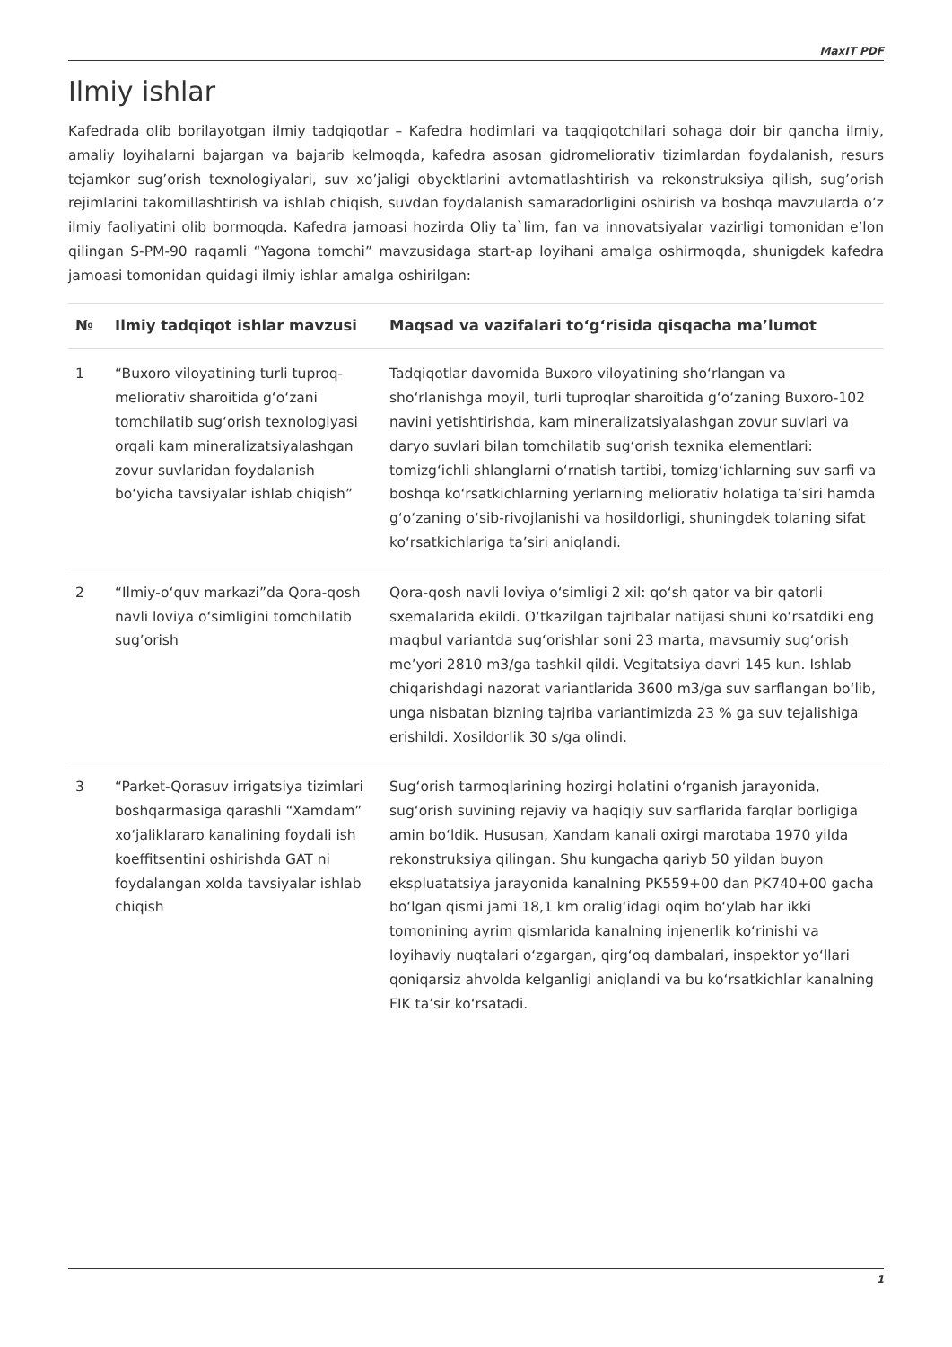MaxIT PDF
Ilmiy ishlar
Kafedrada olib borilayotgan ilmiy tadqiqotlar – Kafedra hodimlari va taqqiqotchilari sohaga doir bir qancha ilmiy, amaliy loyihalarni bajargan va bajarib kelmoqda, kafedra asosan gidromeliorativ tizimlardan foydalanish, resurs tejamkor sug’orish texnologiyalari, suv xo’jaligi obyektlarini avtomatlashtirish va rekonstruksiya qilish, sug’orish rejimlarini takomillashtirish va ishlab chiqish, suvdan foydalanish samaradorligini oshirish va boshqa mavzularda o’z ilmiy faoliyatini olib bormoqda. Kafedra jamoasi hozirda Oliy ta`lim, fan va innovatsiyalar vazirligi tomonidan e’lon qilingan S-PM-90 raqamli “Yagona tomchi” mavzusidaga start-ap loyihani amalga oshirmoqda, shunigdek kafedra jamoasi tomonidan quidagi ilmiy ishlar amalga oshirilgan:
| № | Ilmiy tadqiqot ishlar mavzusi | Maqsad va vazifalari to‘g‘risida qisqacha ma’lumot |
| --- | --- | --- |
| 1 | “Buxoro viloyatining turli tuproq-meliorativ sharoitida g‘o‘zani tomchilatib sug‘orish texnologiyasi orqali kam mineralizatsiyalashgan zovur suvlaridan foydalanish bo‘yicha tavsiyalar ishlab chiqish” | Tadqiqotlar davomida Buxoro viloyatining sho‘rlangan va sho‘rlanishga moyil, turli tuproqlar sharoitida g‘o‘zaning Buxoro-102 navini yetishtirishda, kam mineralizatsiyalashgan zovur suvlari va daryo suvlari bilan tomchilatib sug‘orish texnika elementlari: tomizg‘ichli shlanglarni o‘rnatish tartibi, tomizg‘ichlarning suv sarfi va boshqa ko‘rsatkichlarning yerlarning meliorativ holatiga ta’siri hamda g‘o‘zaning o‘sib-rivojlanishi va hosildorligi, shuningdek tolaning sifat ko‘rsatkichlariga ta’siri aniqlandi. |
| 2 | “Ilmiy-o‘quv markazi”da Qora-qosh navli loviya o‘simligini tomchilatib sug’orish | Qora-qosh navli loviya o‘simligi 2 xil: qo‘sh qator va bir qatorli sxemalarida ekildi. O‘tkazilgan tajribalar natijasi shuni ko‘rsatdiki eng maqbul variantda sug‘orishlar soni 23 marta, mavsumiy sug‘orish me’yori 2810 m3/ga tashkil qildi. Vegitatsiya davri 145 kun. Ishlab chiqarishdagi nazorat variantlarida 3600 m3/ga suv sarflangan bo‘lib, unga nisbatan bizning tajriba variantimizda 23 % ga suv tejalishiga erishildi. Xosildorlik 30 s/ga olindi. |
| 3 | “Parket-Qorasuv irrigatsiya tizimlari boshqarmasiga qarashli “Xamdam” xo‘jaliklararo kanalining foydali ish koeffitsentini oshirishda GAT ni foydalangan xolda tavsiyalar ishlab chiqish | Sug‘orish tarmoqlarining hozirgi holatini o‘rganish jarayonida, sug‘orish suvining rejaviy va haqiqiy suv sarflarida farqlar borligiga amin bo‘ldik. Hususan, Xandam kanali oxirgi marotaba 1970 yilda rekonstruksiya qilingan. Shu kungacha qariyb 50 yildan buyon ekspluatatsiya jarayonida kanalning PK559+00 dan PK740+00 gacha bo‘lgan qismi jami 18,1 km oralig‘idagi oqim bo‘ylab har ikki tomonining ayrim qismlarida kanalning injenerlik ko‘rinishi va loyihaviy nuqtalari o‘zgargan, qirg‘oq dambalari, inspektor yo‘llari qoniqarsiz ahvolda kelganligi aniqlandi va bu ko‘rsatkichlar kanalning FIK ta’sir ko‘rsatadi. |
1